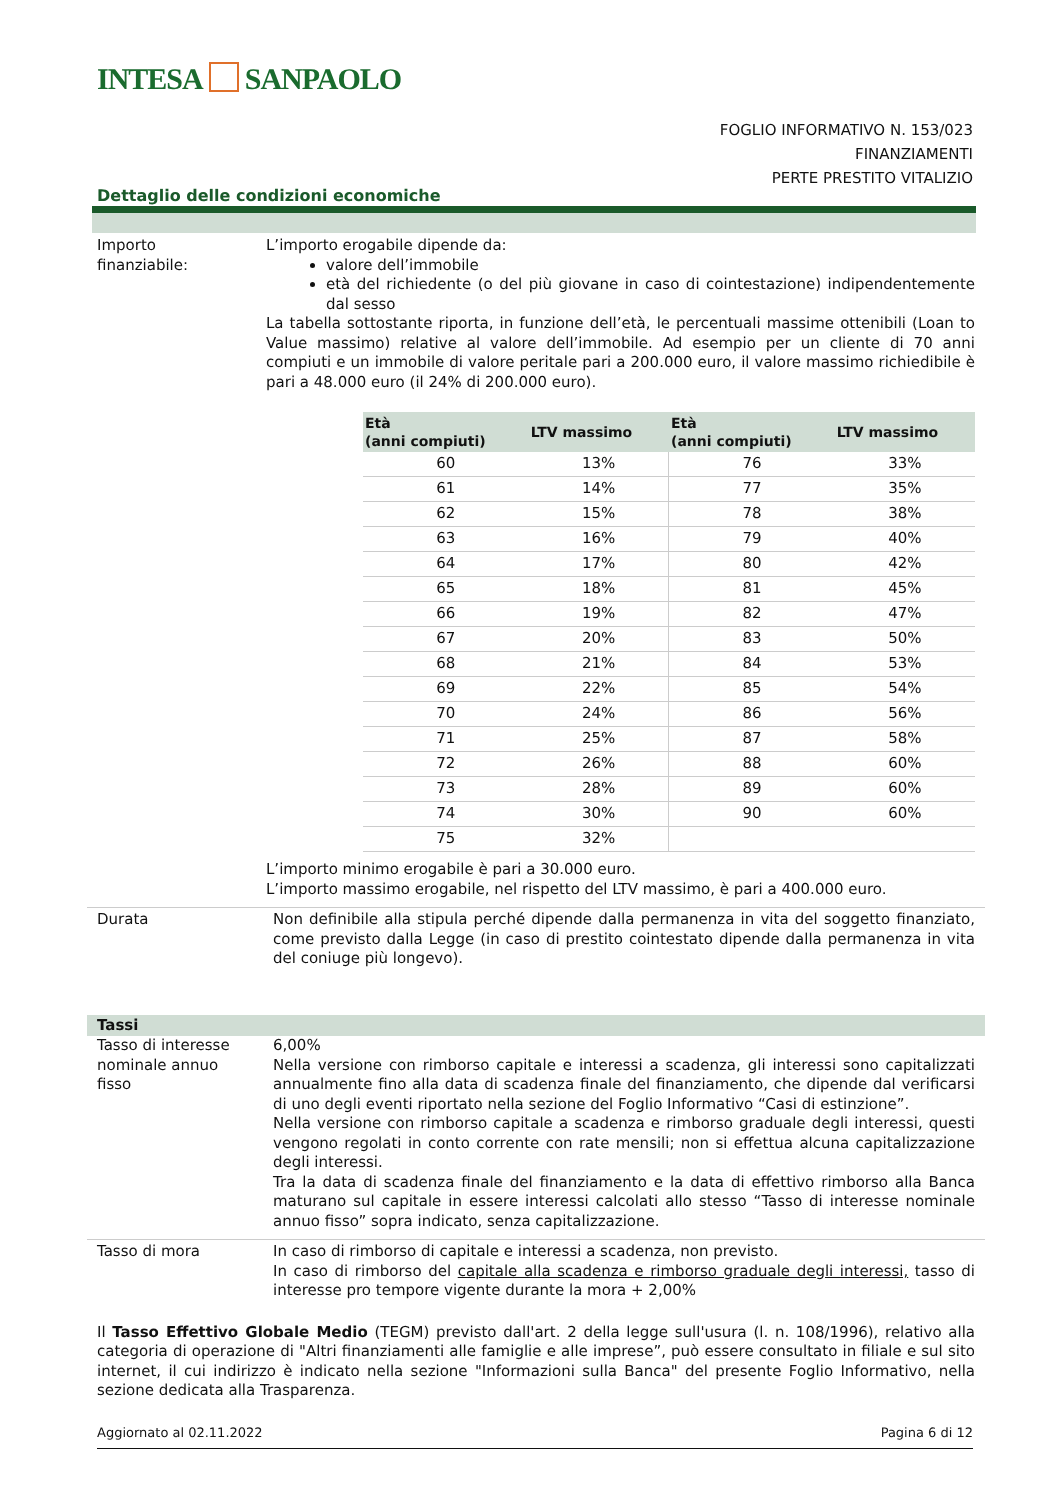INTESA SANPAOLO
FOGLIO INFORMATIVO N. 153/023
FINANZIAMENTI
PERTE PRESTITO VITALIZIO
Dettaglio delle condizioni economiche
Importo finanziabile:
L’importo erogabile dipende da:
valore dell’immobile
età del richiedente (o del più giovane in caso di cointestazione) indipendentemente dal sesso
La tabella sottostante riporta, in funzione dell’età, le percentuali massime ottenibili (Loan to Value massimo) relative al valore dell’immobile. Ad esempio per un cliente di 70 anni compiuti e un immobile di valore peritale pari a 200.000 euro, il valore massimo richiedibile è pari a 48.000 euro (il 24% di 200.000 euro).
| Età (anni compiuti) | LTV massimo | Età (anni compiuti) | LTV massimo |
| --- | --- | --- | --- |
| 60 | 13% | 76 | 33% |
| 61 | 14% | 77 | 35% |
| 62 | 15% | 78 | 38% |
| 63 | 16% | 79 | 40% |
| 64 | 17% | 80 | 42% |
| 65 | 18% | 81 | 45% |
| 66 | 19% | 82 | 47% |
| 67 | 20% | 83 | 50% |
| 68 | 21% | 84 | 53% |
| 69 | 22% | 85 | 54% |
| 70 | 24% | 86 | 56% |
| 71 | 25% | 87 | 58% |
| 72 | 26% | 88 | 60% |
| 73 | 28% | 89 | 60% |
| 74 | 30% | 90 | 60% |
| 75 | 32% | | |
L’importo minimo erogabile è pari a 30.000 euro.
L’importo massimo erogabile, nel rispetto del LTV massimo, è pari a 400.000 euro.
Durata Non definibile alla stipula perché dipende dalla permanenza in vita del soggetto finanziato, come previsto dalla Legge (in caso di prestito cointestato dipende dalla permanenza in vita del coniuge più longevo).
Tassi
Tasso di interesse nominale annuo fisso
6,00%
Nella versione con rimborso capitale e interessi a scadenza, gli interessi sono capitalizzati annualmente fino alla data di scadenza finale del finanziamento, che dipende dal verificarsi di uno degli eventi riportato nella sezione del Foglio Informativo “Casi di estinzione”.
Nella versione con rimborso capitale a scadenza e rimborso graduale degli interessi, questi vengono regolati in conto corrente con rate mensili; non si effettua alcuna capitalizzazione degli interessi.
Tra la data di scadenza finale del finanziamento e la data di effettivo rimborso alla Banca maturano sul capitale in essere interessi calcolati allo stesso “Tasso di interesse nominale annuo fisso” sopra indicato, senza capitalizzazione.
Tasso di mora In caso di rimborso di capitale e interessi a scadenza, non previsto.
In caso di rimborso del capitale alla scadenza e rimborso graduale degli interessi, tasso di interesse pro tempore vigente durante la mora + 2,00%
Il Tasso Effettivo Globale Medio (TEGM) previsto dall'art. 2 della legge sull'usura (l. n. 108/1996), relativo alla categoria di operazione di "Altri finanziamenti alle famiglie e alle imprese”, può essere consultato in filiale e sul sito internet, il cui indirizzo è indicato nella sezione "Informazioni sulla Banca" del presente Foglio Informativo, nella sezione dedicata alla Trasparenza.
Aggiornato al 02.11.2022 Pagina 6 di 12